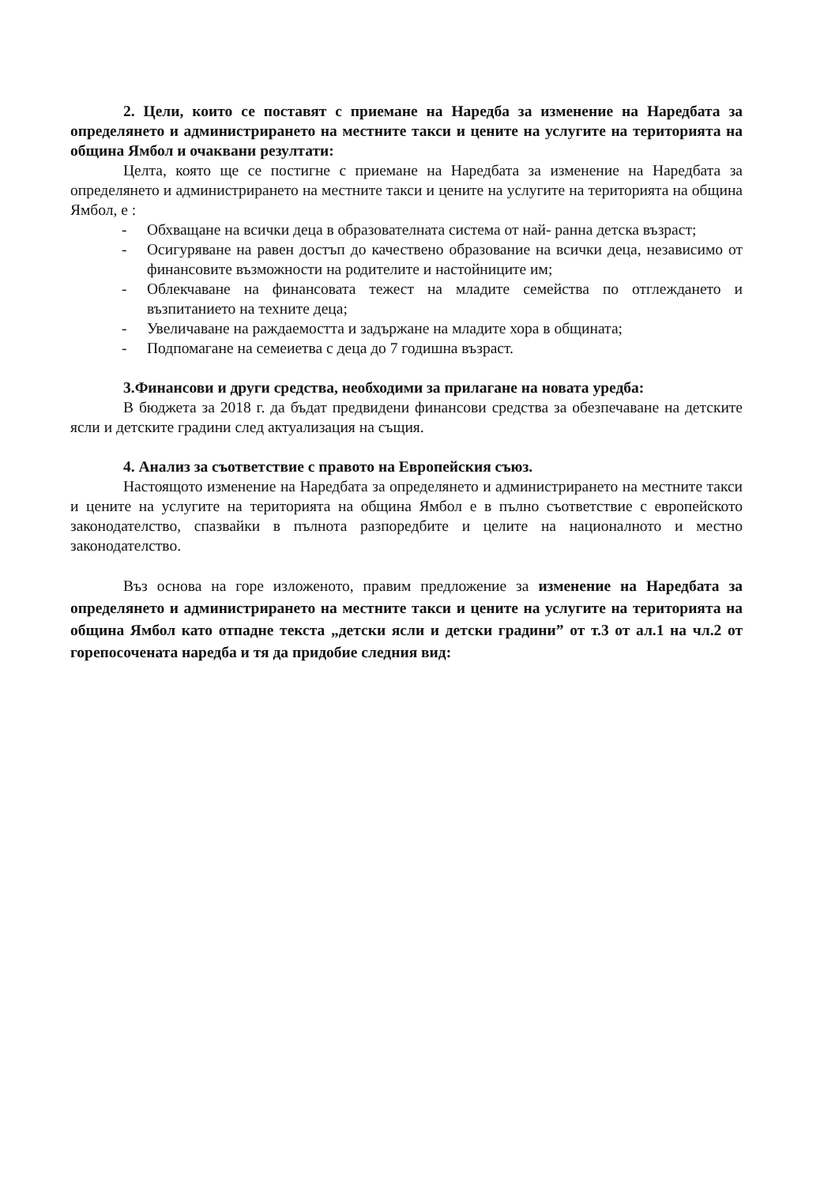2. Цели, които се поставят с приемане на Наредба за изменение на Наредбата за определянето и администрирането на местните такси и цените на услугите на територията на община Ямбол и очаквани резултати:
Целта, която ще се постигне с приемане на Наредбата за изменение на Наредбата за определянето и администрирането на местните такси и цените на услугите на територията на община Ямбол, е :
- Обхващане на всички деца в образователната система от най- ранна детска възраст;
- Осигуряване на равен достъп до качествено образование на всички деца, независимо от финансовите възможности на родителите и настойниците им;
- Облекчаване на финансовата тежест на младите семейства по отглеждането и възпитанието на техните деца;
- Увеличаване на раждаемостта и задържане на младите хора в общината;
- Подпомагане на семеиетва с деца до 7 годишна възраст.
3.Финансови и други средства, необходими за прилагане на новата уредба:
В бюджета за 2018 г. да бъдат предвидени финансови средства за обезпечаване на детските ясли и детските градини след актуализация на същия.
4. Анализ за съответствие с правото на Европейския съюз.
Настоящото изменение на Наредбата за определянето и администрирането на местните такси и цените на услугите на територията на община Ямбол е в пълно съответствие с европейското законодателство, спазвайки в пълнота разпоредбите и целите на националното и местно законодателство.
Въз основа на горе изложеното, правим предложение за изменение на Наредбата за определянето и администрирането на местните такси и цените на услугите на територията на община Ямбол като отпадне текста „детски ясли и детски градини” от т.3 от ал.1 на чл.2 от горепосочената наредба и тя да придобие следния вид: